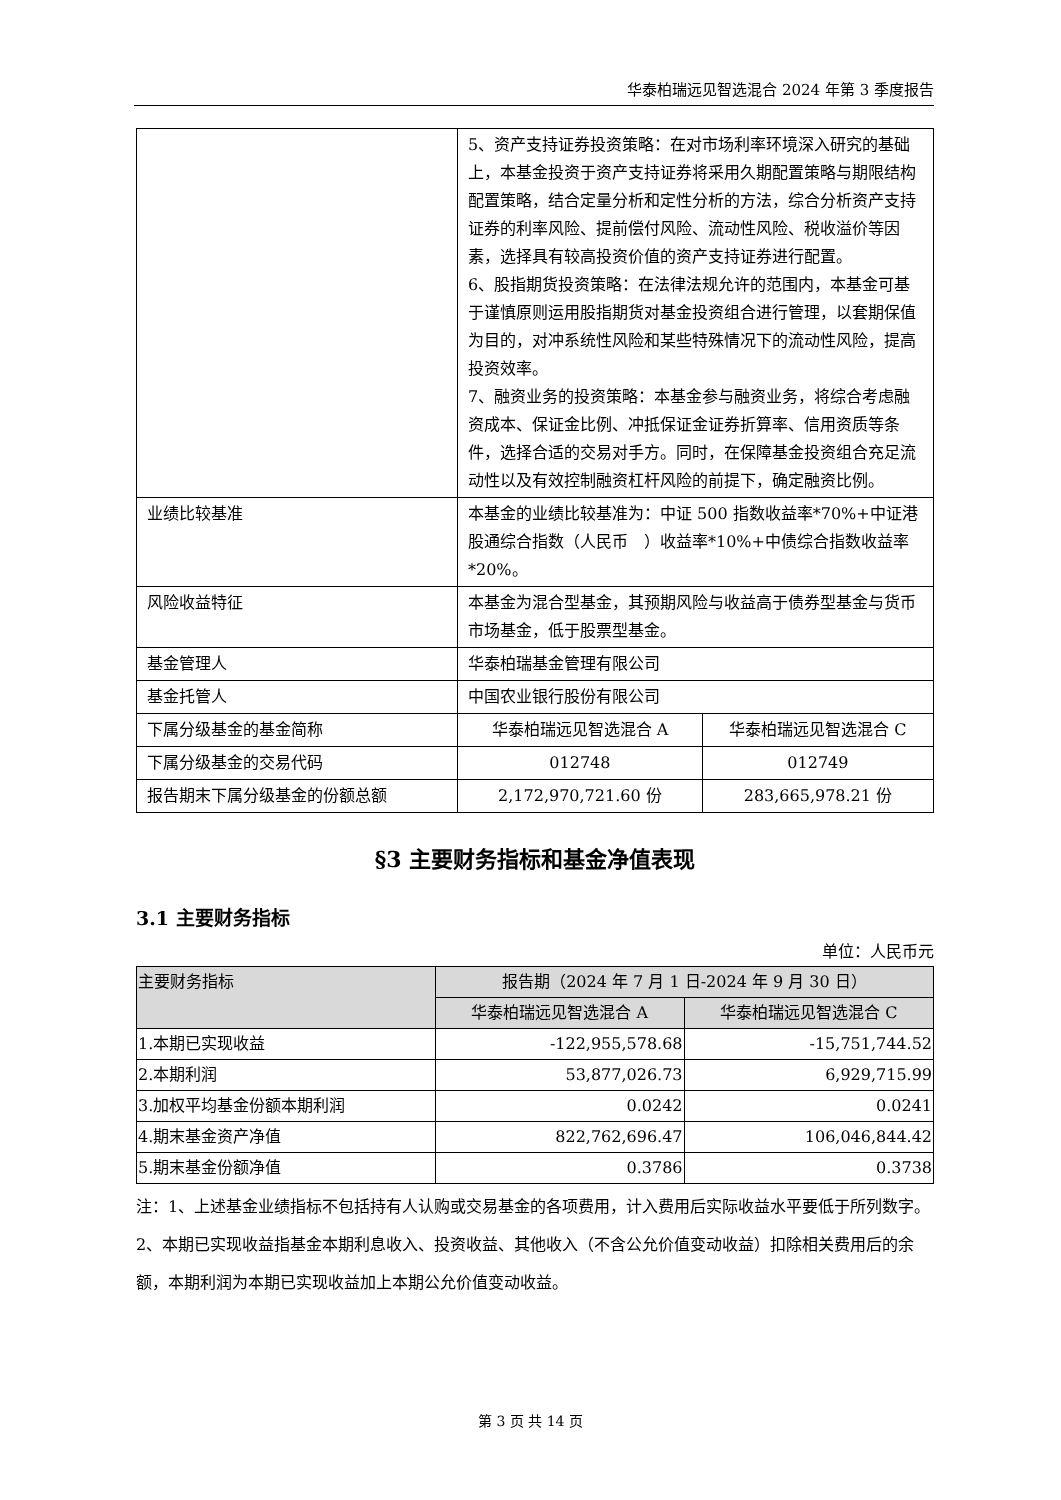华泰柏瑞远见智选混合 2024 年第 3 季度报告
| | 5、资产支持证券投资策略：在对市场利率环境深入研究的基础上，本基金投资于资产支持证券将采用久期配置策略与期限结构配置策略，结合定量分析和定性分析的方法，综合分析资产支持证券的利率风险、提前偿付风险、流动性风险、税收溢价等因素，选择具有较高投资价值的资产支持证券进行配置。 6、股指期货投资策略：在法律法规允许的范围内，本基金可基于谨慎原则运用股指期货对基金投资组合进行管理，以套期保值为目的，对冲系统性风险和某些特殊情况下的流动性风险，提高投资效率。 7、融资业务的投资策略：本基金参与融资业务，将综合考虑融资成本、保证金比例、冲抵保证金证券折算率、信用资质等条件，选择合适的交易对手方。同时，在保障基金投资组合充足流动性以及有效控制融资杠杆风险的前提下，确定融资比例。 | |
| 业绩比较基准 | 本基金的业绩比较基准为：中证 500 指数收益率*70%+中证港股通综合指数（人民币 ）收益率*10%+中债综合指数收益率*20%。 | |
| 风险收益特征 | 本基金为混合型基金，其预期风险与收益高于债券型基金与货币市场基金，低于股票型基金。 | |
| 基金管理人 | 华泰柏瑞基金管理有限公司 | |
| 基金托管人 | 中国农业银行股份有限公司 | |
| 下属分级基金的基金简称 | 华泰柏瑞远见智选混合 A | 华泰柏瑞远见智选混合 C |
| 下属分级基金的交易代码 | 012748 | 012749 |
| 报告期末下属分级基金的份额总额 | 2,172,970,721.60 份 | 283,665,978.21 份 |
§3 主要财务指标和基金净值表现
3.1 主要财务指标
单位：人民币元
| 主要财务指标 | 报告期（2024 年 7 月 1 日-2024 年 9 月 30 日） | |
| --- | --- | --- |
| | 华泰柏瑞远见智选混合 A | 华泰柏瑞远见智选混合 C |
| 1.本期已实现收益 | -122,955,578.68 | -15,751,744.52 |
| 2.本期利润 | 53,877,026.73 | 6,929,715.99 |
| 3.加权平均基金份额本期利润 | 0.0242 | 0.0241 |
| 4.期末基金资产净值 | 822,762,696.47 | 106,046,844.42 |
| 5.期末基金份额净值 | 0.3786 | 0.3738 |
注：1、上述基金业绩指标不包括持有人认购或交易基金的各项费用，计入费用后实际收益水平要低于所列数字。
2、本期已实现收益指基金本期利息收入、投资收益、其他收入（不含公允价值变动收益）扣除相关费用后的余额，本期利润为本期已实现收益加上本期公允价值变动收益。
第 3 页 共 14 页